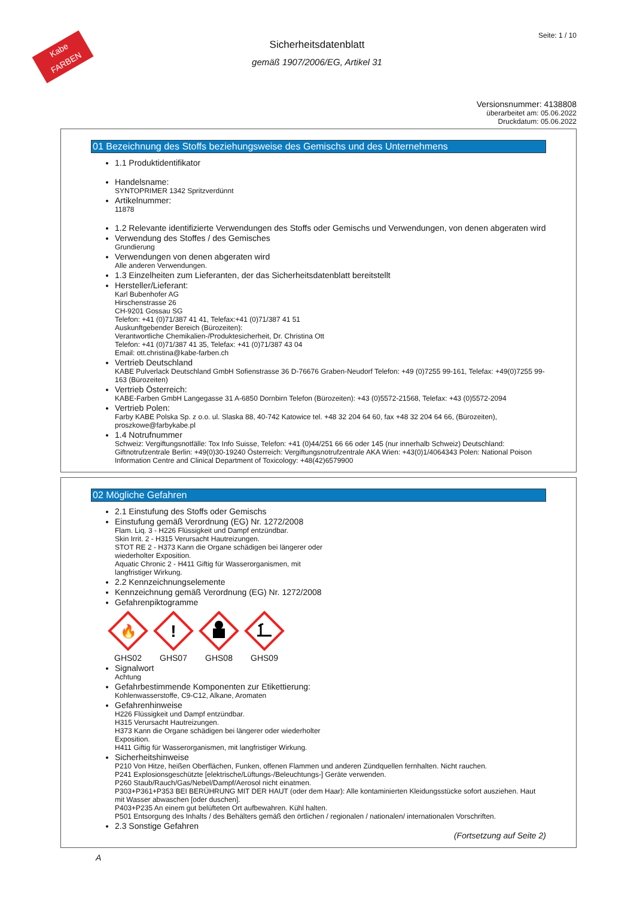Kabe
FARBEN
Seite: 1 / 10
Sicherheitsdatenblatt
gemäß 1907/2006/EG, Artikel 31
Versionsnummer: 4138808
überarbeitet am: 05.06.2022
Druckdatum: 05.06.2022
01 Bezeichnung des Stoffs beziehungsweise des Gemischs und des Unternehmens
1.1 Produktidentifikator
Handelsname:
SYNTOPRIMER 1342 Spritzverdünnt
Artikelnummer:
11878
1.2 Relevante identifizierte Verwendungen des Stoffs oder Gemischs und Verwendungen, von denen abgeraten wird
Verwendung des Stoffes / des Gemisches
Grundierung
Verwendungen von denen abgeraten wird
Alle anderen Verwendungen.
1.3 Einzelheiten zum Lieferanten, der das Sicherheitsdatenblatt bereitstellt
Hersteller/Lieferant:
Karl Bubenhofer AG
Hirschenstrasse 26
CH-9201 Gossau SG
Telefon: +41 (0)71/387 41 41, Telefax:+41 (0)71/387 41 51
Auskunftgebender Bereich (Bürozeiten):
Verantwortliche Chemikalien-/Produktesicherheit, Dr. Christina Ott
Telefon: +41 (0)71/387 41 35, Telefax: +41 (0)71/387 43 04
Email: ott.christina@kabe-farben.ch
Vertrieb Deutschland
KABE Pulverlack Deutschland GmbH Sofienstrasse 36 D-76676 Graben-Neudorf Telefon: +49 (0)7255 99-161, Telefax: +49(0)7255 99-163 (Bürozeiten)
Vertrieb Österreich:
KABE-Farben GmbH Langegasse 31 A-6850 Dornbirn Telefon (Bürozeiten): +43 (0)5572-21568, Telefax: +43 (0)5572-2094
Vertrieb Polen:
Farby KABE Polska Sp. z o.o. ul. Slaska 88, 40-742 Katowice tel. +48 32 204 64 60, fax +48 32 204 64 66, (Bürozeiten), proszkowe@farbykabe.pl
1.4 Notrufnummer
Schweiz: Vergiftungsnotfälle: Tox Info Suisse, Telefon: +41 (0)44/251 66 66 oder 145 (nur innerhalb Schweiz) Deutschland: Giftnotrufzentrale Berlin: +49(0)30-19240 Österreich: Vergiftungsnotrufzentrale AKA Wien: +43(0)1/4064343 Polen: National Poison Information Centre and Clinical Department of Toxicology: +48(42)6579900
02 Mögliche Gefahren
2.1 Einstufung des Stoffs oder Gemischs
Einstufung gemäß Verordnung (EG) Nr. 1272/2008
Flam. Liq. 3 - H226 Flüssigkeit und Dampf entzündbar.
Skin Irrit. 2 - H315 Verursacht Hautreizungen.
STOT RE 2 - H373 Kann die Organe schädigen bei längerer oder
wiederholter Exposition.
Aquatic Chronic 2 - H411 Giftig für Wasserorganismen, mit
langfristiger Wirkung.
2.2 Kennzeichnungselemente
Kennzeichnung gemäß Verordnung (EG) Nr. 1272/2008
Gefahrenpiktogramme
🔥
GHS02
!
GHS07
GHS08
GHS09
Signalwort
Achtung
Gefahrbestimmende Komponenten zur Etikettierung:
Kohlenwasserstoffe, C9-C12, Alkane, Aromaten
Gefahrenhinweise
H226 Flüssigkeit und Dampf entzündbar.
H315 Verursacht Hautreizungen.
H373 Kann die Organe schädigen bei längerer oder wiederholter
Exposition.
H411 Giftig für Wasserorganismen, mit langfristiger Wirkung.
Sicherheitshinweise
P210 Von Hitze, heißen Oberflächen, Funken, offenen Flammen und anderen Zündquellen fernhalten. Nicht rauchen.
P241 Explosionsgeschützte [elektrische/Lüftungs-/Beleuchtungs-] Geräte verwenden.
P260 Staub/Rauch/Gas/Nebel/Dampf/Aerosol nicht einatmen.
P303+P361+P353 BEI BERÜHRUNG MIT DER HAUT (oder dem Haar): Alle kontaminierten Kleidungsstücke sofort ausziehen. Haut mit Wasser abwaschen [oder duschen].
P403+P235 An einem gut belüfteten Ort aufbewahren. Kühl halten.
P501 Entsorgung des Inhalts / des Behälters gemäß den örtlichen / regionalen / nationalen/ internationalen Vorschriften.
2.3 Sonstige Gefahren
(Fortsetzung auf Seite 2)
A